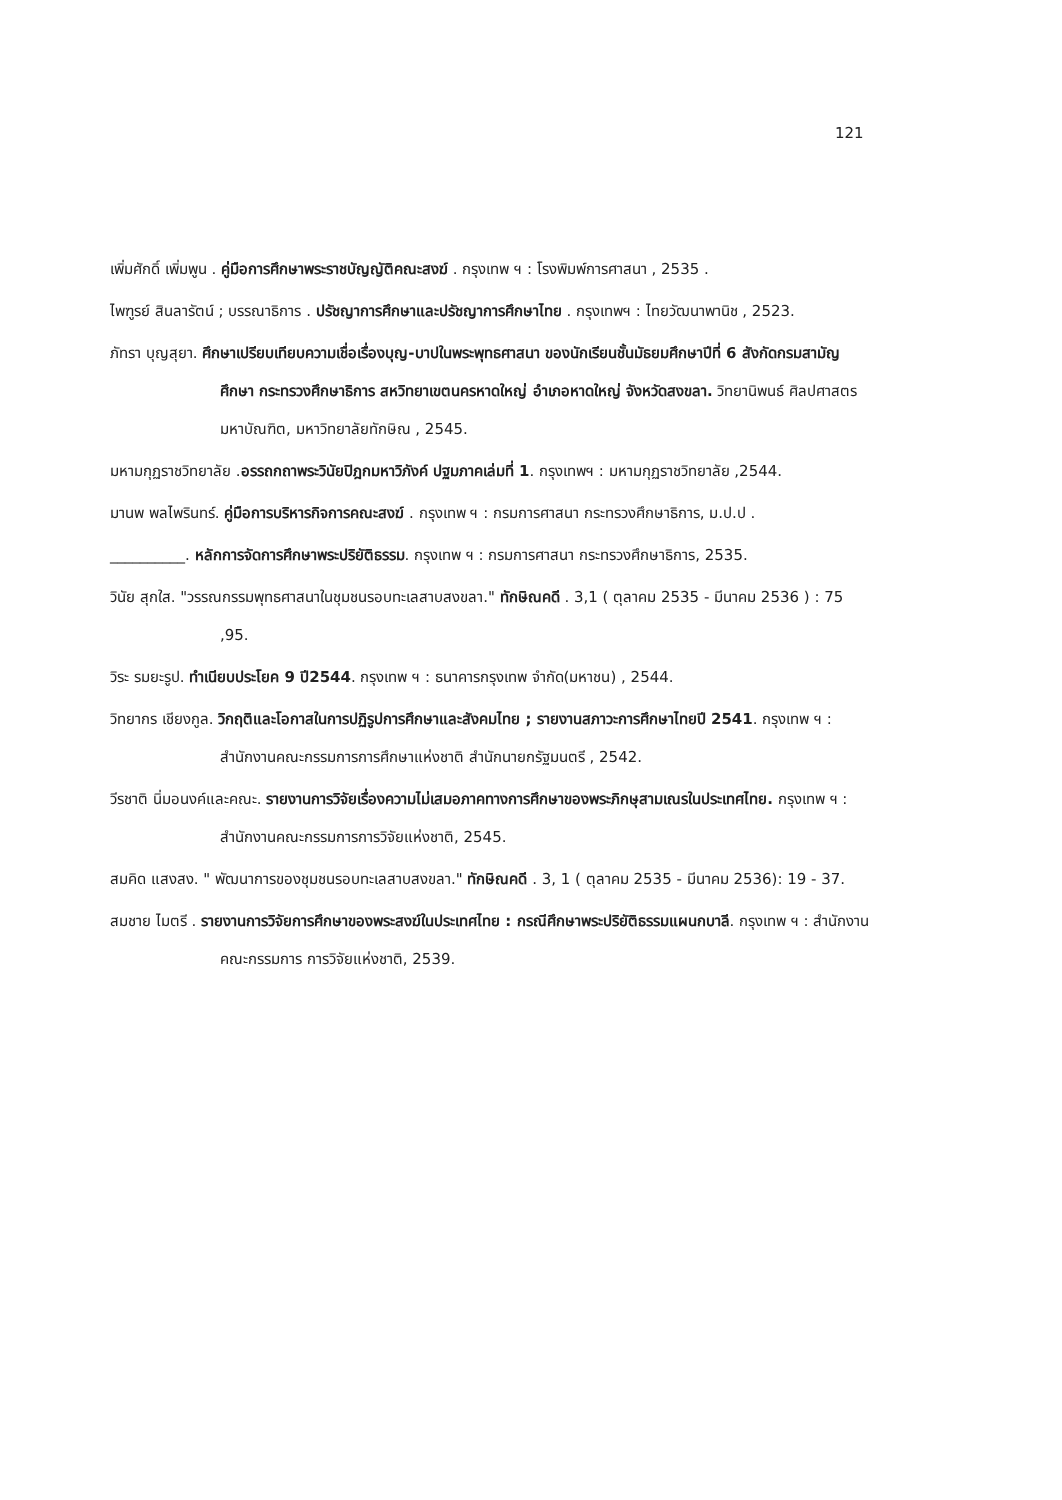121
เพิ่มศักดิ์ เพิ่มพูน . คู่มือการศึกษาพระราชบัญญัติคณะสงฆ์ . กรุงเทพ ฯ : โรงพิมพ์การศาสนา , 2535 .
ไพฑูรย์ สินลารัตน์ ; บรรณาธิการ . ปรัชญาการศึกษาและปรัชญาการศึกษาไทย . กรุงเทพฯ : ไทยวัฒนาพานิช , 2523.
ภัทรา บุญสุยา. ศึกษาเปรียบเทียบความเชื่อเรื่องบุญ-บาปในพระพุทธศาสนา ของนักเรียนชั้นมัธยมศึกษาปีที่ 6 สังกัดกรมสามัญศึกษา กระทรวงศึกษาธิการ สหวิทยาเขตนครหาดใหญ่ อำเภอหาดใหญ่ จังหวัดสงขลา. วิทยานิพนธ์ ศิลปศาสตรมหาบัณฑิต, มหาวิทยาลัยทักษิณ , 2545.
มหามกุฏราชวิทยาลัย .อรรถกถาพระวินัยปิฎกมหาวิภังค์ ปฐมภาคเล่มที่ 1. กรุงเทพฯ : มหามกุฏราชวิทยาลัย ,2544.
มานพ พลไพรินทร์. คู่มือการบริหารกิจการคณะสงฆ์ . กรุงเทพ ฯ : กรมการศาสนา กระทรวงศึกษาธิการ, ม.ป.ป .
__________. หลักการจัดการศึกษาพระปริยัติธรรม. กรุงเทพ ฯ : กรมการศาสนา กระทรวงศึกษาธิการ, 2535.
วินัย สุกใส. "วรรณกรรมพุทธศาสนาในชุมชนรอบทะเลสาบสงขลา." ทักษิณคดี . 3,1 ( ตุลาคม 2535 - มีนาคม 2536 ) : 75 ,95.
วิระ รมยะรูป. ทำเนียบประโยค 9 ปี2544. กรุงเทพ ฯ : ธนาคารกรุงเทพ จำกัด(มหาชน) , 2544.
วิทยากร เชียงกูล. วิกฤติและโอกาสในการปฏิรูปการศึกษาและสังคมไทย ; รายงานสภาวะการศึกษาไทยปี 2541. กรุงเทพ ฯ : สำนักงานคณะกรรมการการศึกษาแห่งชาติ สำนักนายกรัฐมนตรี , 2542.
วีรชาติ นิ่มอนงค์และคณะ. รายงานการวิจัยเรื่องความไม่เสมอภาคทางการศึกษาของพระภิกษุสามเณรในประเทศไทย. กรุงเทพ ฯ : สำนักงานคณะกรรมการการวิจัยแห่งชาติ, 2545.
สมคิด แสงสง. " พัฒนาการของชุมชนรอบทะเลสาบสงขลา." ทักษิณคดี . 3, 1 ( ตุลาคม 2535 - มีนาคม 2536): 19 - 37.
สมชาย ไมตรี . รายงานการวิจัยการศึกษาของพระสงฆ์ในประเทศไทย : กรณีศึกษาพระปริยัติธรรมแผนกบาลี. กรุงเทพ ฯ : สำนักงานคณะกรรมการ การวิจัยแห่งชาติ, 2539.